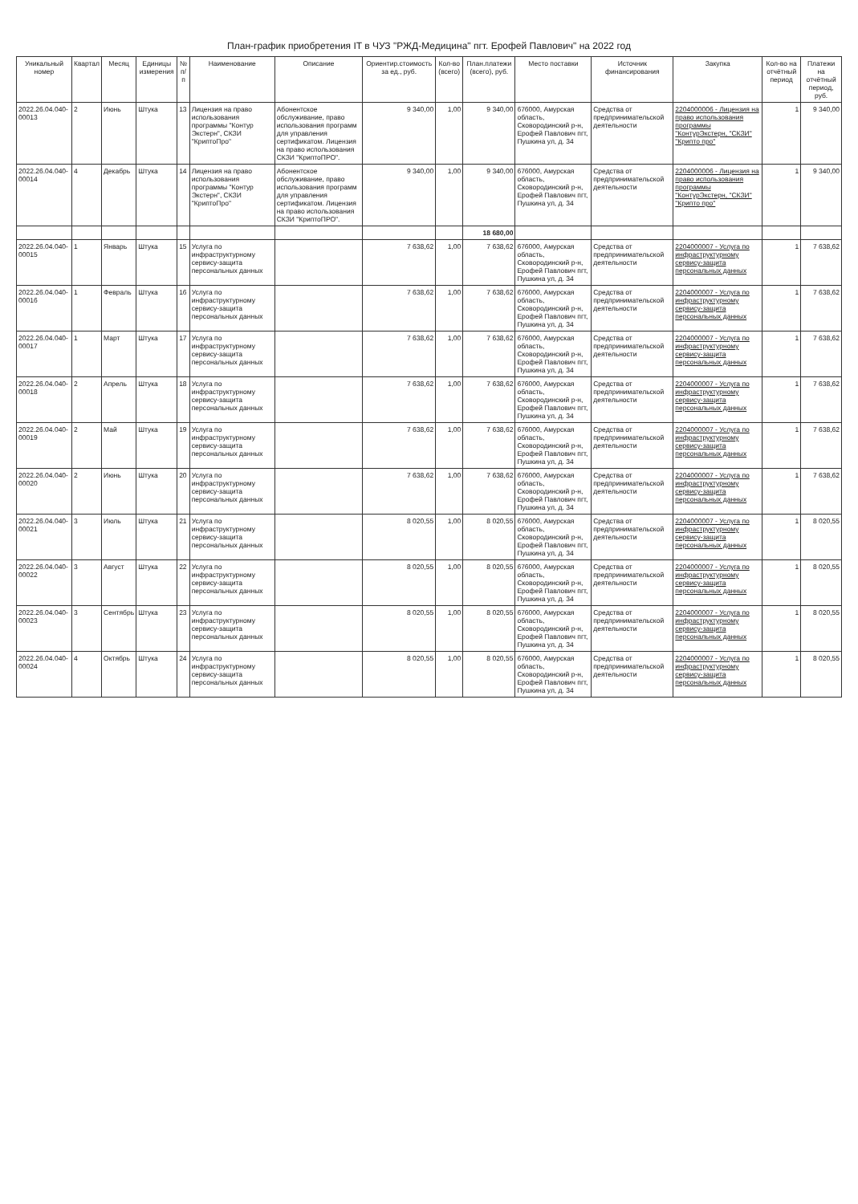План-график приобретения IT в ЧУЗ "РЖД-Медицина" пгт. Ерофей Павлович" на 2022 год
| Уникальный номер | Квартал | Месяц | Единицы измерения | № п/п | Наименование | Описание | Ориентир.стоимость за ед., руб. | Кол-во (всего) | План.платежи (всего), руб. | Место поставки | Источник финансирования | Закупка | Кол-во на отчётный период | Платежи на отчётный период, руб. |
| --- | --- | --- | --- | --- | --- | --- | --- | --- | --- | --- | --- | --- | --- | --- |
| 2022.26.04.040-00013 | 2 | Июнь | Штука | 13 | Лицензия на право использования программы "Контур Экстерн", СКЗИ "КриптоПро" | Абонентское обслуживание, право использования программ для управления сертификатом. Лицензия на право использования СКЗИ "КриптоПРО". | 9 340,00 | 1,00 | 9 340,00 | 676000, Амурская область, Сковородинский р-н, Ерофей Павлович пгт, Пушкина ул, д. 34 | Средства от предпринимательской деятельности | 2204000006 - Лицензия на право использования программы "КонтурЭкстерн, "СКЗИ" "Крипто про" | 1 | 9 340,00 |
| 2022.26.04.040-00014 | 4 | Декабрь | Штука | 14 | Лицензия на право использования программы "Контур Экстерн", СКЗИ "КриптоПро" | Абонентское обслуживание, право использования программ для управления сертификатом. Лицензия на право использования СКЗИ "КриптоПРО". | 9 340,00 | 1,00 | 9 340,00 | 676000, Амурская область, Сковородинский р-н, Ерофей Павлович пгт, Пушкина ул, д. 34 | Средства от предпринимательской деятельности | 2204000006 - Лицензия на право использования программы "КонтурЭкстерн, "СКЗИ" "Крипто про" | 1 | 9 340,00 |
| | | | | | | | | | 18 680,00 | | | | | |
| 2022.26.04.040-00015 | 1 | Январь | Штука | 15 | Услуга по инфраструктурному сервису-защита персональных данных | | 7 638,62 | 1,00 | 7 638,62 | 676000, Амурская область, Сковородинский р-н, Ерофей Павлович пгт, Пушкина ул, д. 34 | Средства от предпринимательской деятельности | 2204000007 - Услуга по инфраструктурному сервису-защита персональных данных | 1 | 7 638,62 |
| 2022.26.04.040-00016 | 1 | Февраль | Штука | 16 | Услуга по инфраструктурному сервису-защита персональных данных | | 7 638,62 | 1,00 | 7 638,62 | 676000, Амурская область, Сковородинский р-н, Ерофей Павлович пгт, Пушкина ул, д. 34 | Средства от предпринимательской деятельности | 2204000007 - Услуга по инфраструктурному сервису-защита персональных данных | 1 | 7 638,62 |
| 2022.26.04.040-00017 | 1 | Март | Штука | 17 | Услуга по инфраструктурному сервису-защита персональных данных | | 7 638,62 | 1,00 | 7 638,62 | 676000, Амурская область, Сковородинский р-н, Ерофей Павлович пгт, Пушкина ул, д. 34 | Средства от предпринимательской деятельности | 2204000007 - Услуга по инфраструктурному сервису-защита персональных данных | 1 | 7 638,62 |
| 2022.26.04.040-00018 | 2 | Апрель | Штука | 18 | Услуга по инфраструктурному сервису-защита персональных данных | | 7 638,62 | 1,00 | 7 638,62 | 676000, Амурская область, Сковородинский р-н, Ерофей Павлович пгт, Пушкина ул, д. 34 | Средства от предпринимательской деятельности | 2204000007 - Услуга по инфраструктурному сервису-защита персональных данных | 1 | 7 638,62 |
| 2022.26.04.040-00019 | 2 | Май | Штука | 19 | Услуга по инфраструктурному сервису-защита персональных данных | | 7 638,62 | 1,00 | 7 638,62 | 676000, Амурская область, Сковородинский р-н, Ерофей Павлович пгт, Пушкина ул, д. 34 | Средства от предпринимательской деятельности | 2204000007 - Услуга по инфраструктурному сервису-защита персональных данных | 1 | 7 638,62 |
| 2022.26.04.040-00020 | 2 | Июнь | Штука | 20 | Услуга по инфраструктурному сервису-защита персональных данных | | 7 638,62 | 1,00 | 7 638,62 | 676000, Амурская область, Сковородинский р-н, Ерофей Павлович пгт, Пушкина ул, д. 34 | Средства от предпринимательской деятельности | 2204000007 - Услуга по инфраструктурному сервису-защита персональных данных | 1 | 7 638,62 |
| 2022.26.04.040-00021 | 3 | Июль | Штука | 21 | Услуга по инфраструктурному сервису-защита персональных данных | | 8 020,55 | 1,00 | 8 020,55 | 676000, Амурская область, Сковородинский р-н, Ерофей Павлович пгт, Пушкина ул, д. 34 | Средства от предпринимательской деятельности | 2204000007 - Услуга по инфраструктурному сервису-защита персональных данных | 1 | 8 020,55 |
| 2022.26.04.040-00022 | 3 | Август | Штука | 22 | Услуга по инфраструктурному сервису-защита персональных данных | | 8 020,55 | 1,00 | 8 020,55 | 676000, Амурская область, Сковородинский р-н, Ерофей Павлович пгт, Пушкина ул, д. 34 | Средства от предпринимательской деятельности | 2204000007 - Услуга по инфраструктурному сервису-защита персональных данных | 1 | 8 020,55 |
| 2022.26.04.040-00023 | 3 | Сентябрь | Штука | 23 | Услуга по инфраструктурному сервису-защита персональных данных | | 8 020,55 | 1,00 | 8 020,55 | 676000, Амурская область, Сковородинский р-н, Ерофей Павлович пгт, Пушкина ул, д. 34 | Средства от предпринимательской деятельности | 2204000007 - Услуга по инфраструктурному сервису-защита персональных данных | 1 | 8 020,55 |
| 2022.26.04.040-00024 | 4 | Октябрь | Штука | 24 | Услуга по инфраструктурному сервису-защита персональных данных | | 8 020,55 | 1,00 | 8 020,55 | 676000, Амурская область, Сковородинский р-н, Ерофей Павлович пгт, Пушкина ул, д. 34 | Средства от предпринимательской деятельности | 2204000007 - Услуга по инфраструктурному сервису-защита персональных данных | 1 | 8 020,55 |